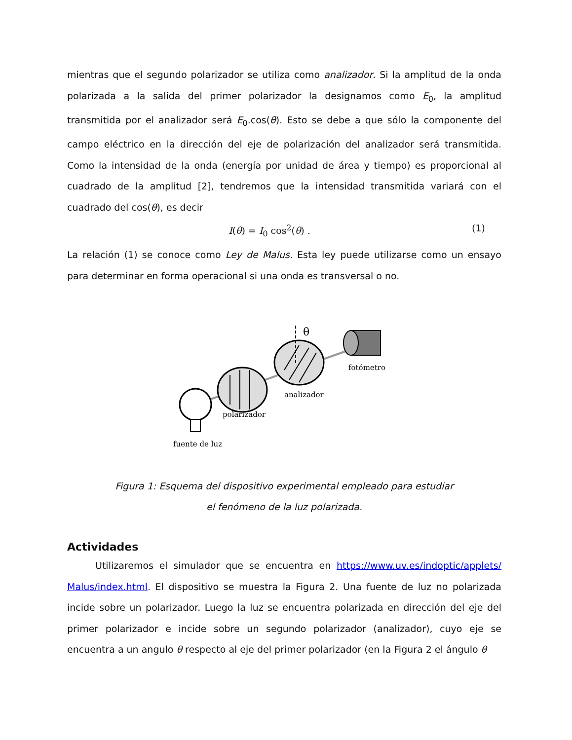mientras que el segundo polarizador se utiliza como analizador. Si la amplitud de la onda polarizada a la salida del primer polarizador la designamos como E<sub>0</sub>, la amplitud transmitida por el analizador será E<sub>0</sub>.cos(θ). Esto se debe a que sólo la componente del campo eléctrico en la dirección del eje de polarización del analizador será transmitida. Como la intensidad de la onda (energía por unidad de área y tiempo) es proporcional al cuadrado de la amplitud [2], tendremos que la intensidad transmitida variará con el cuadrado del cos(θ), es decir
I(θ) = I<sub>0</sub> cos<sup>2</sup>(θ) . (1)
La relación (1) se conoce como Ley de Malus. Esta ley puede utilizarse como un ensayo para determinar en forma operacional si una onda es transversal o no.
θ
fotómetro
analizador
polarizador
fuente de luz
Figura 1: Esquema del dispositivo experimental empleado para estudiar
el fenómeno de la luz polarizada.
Actividades
   Utilizaremos el simulador que se encuentra en https://www.uv.es/indoptic/applets/ Malus/index.html. El dispositivo se muestra la Figura 2. Una fuente de luz no polarizada incide sobre un polarizador. Luego la luz se encuentra polarizada en dirección del eje del primer polarizador e incide sobre un segundo polarizador (analizador), cuyo eje se encuentra a un angulo θ respecto al eje del primer polarizador (en la Figura 2 el ángulo θ